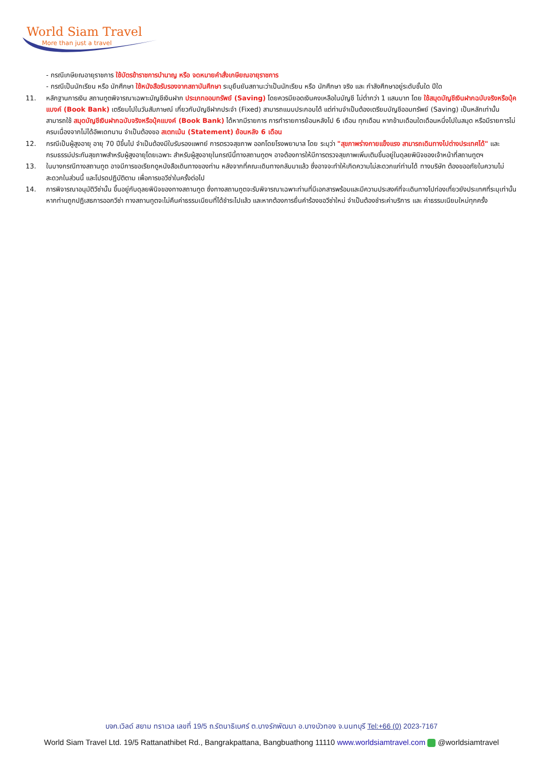World Siam Travel
More than just a travel
- กรณีเกษียณอายุราชการ ใช้บัตรข้าราชการบำนาญ หรือ จดหมายคำสั่งเกษียณอายุราชการ
- กรณีเป็นนักเรียน หรือ นักศึกษา ใช้หนังสือรับรองจากสถาบันศึกษา ระบุยืนยันสถานะว่าเป็นนักเรียน หรือ นักศึกษา จริง และ กำลังศึกษาอยู่ระดับชั้นใด ปีใด
11. หลักฐานการเงิน สถานทูตพิจารณาเฉพาะบัญชีเงินฝาก ประเภทออมทรัพย์ (Saving) โดยควรมียอดเงินคงเหลือในบัญชี ไม่ต่ำกว่า 1 แสนบาท โดย ใช้สมุดบัญชีเงินฝากฉบับจริงหรือบุ้คแบงค์ (Book Bank) เตรียมไปในวันสัมภาษณ์ เกี่ยวกับบัญชีฝากประจำ (Fixed) สามารถแนบประกอบได้ แต่ท่านจำเป็นต้องเตรียมบัญชีออมทรัพย์ (Saving) เป็นหลักเท่านั้น
สามารถใช้ สมุดบัญชีเงินฝากฉบับจริงหรือบุ้คแบงค์ (Book Bank) ได้หากมีรายการ การทำรายการย้อนหลังไป 6 เดือน ทุกเดือน หากข้ามเดือนใดเดือนหนึ่งไปในสมุด หรือมีรายการไม่ครบเนื่องจากไม่ได้อัพเดทนาน จำเป็นต้องขอ สเตทเม้น (Statement) ย้อนหลัง 6 เดือน
12. กรณีเป็นผู้สูงอายุ อายุ 70 ปีขึ้นไป จำเป็นต้องมีใบรับรองแพทย์ การตรวจสุขภาพ ออกโดยโรงพยาบาล โดย ระบุว่า "สุขภาพร่างกายแข็งแรง สามารถเดินทางไปต่างประเทศได้" และกรมธรรม์ประกันสุขภาพสำหรับผู้สูงอายุโดยเฉพาะ สำหรับผู้สูงอายุในกรณีนี้ทางสถานทูตฯ อาจต้องการให้มีการตรวจสุขภาพเพิ่มเติมขึ้นอยู่ในดุลยพินิจของเจ้าหน้าที่สถานทูตฯ
13. ในบางกรณีทางสถานทูต อาจมีการขอเรียกดูหนังสือเดินทางของท่าน หลังจากที่คณะเดินทางกลับมาแล้ว ซึ่งอาจจะทำให้เกิดความไม่สะดวกแก่ท่านได้ ทางบริษัท ต้องขออภัยในความไม่สะดวกในส่วนนี้ และโปรดปฏิบัติตาม เพื่อการขอวีซ่าในครั้งต่อไป
14. การพิจารณาอนุมัติวีซ่านั้น ขึ้นอยู่กับดุลยพินิจของทางสถานทูต ซึ่งทางสถานทูตจะรับพิจารณาเฉพาะท่านที่มีเอกสารพร้อมและมีความประสงค์ที่จะเดินทางไปท่องเที่ยวยังประเทศที่ระบุเท่านั้น หากท่านถูกปฏิเสธการออกวีซ่า ทางสถานทูตจะไม่คืนค่าธรรมเนียมที่ได้ชำระไปแล้ว และหากต้องการยื่นคำร้องขอวีซ่าใหม่ จำเป็นต้องชำระค่าบริการ และ ค่าธรรมเนียมใหม่ทุกครั้ง
บจก.เวิลด์ สยาม ทราเวล เลขที่ 19/5 ถ.รัตนาธิเบศร์ ต.บางรักพัฒนา อ.บางบัวทอง จ.นนทบุรี Tel:+66 (0) 2023-7167
World Siam Travel Ltd. 19/5 Rattanathibet Rd., Bangrakpattana, Bangbuathong 11110 www.worldsiamtravel.com @worldsiamtravel